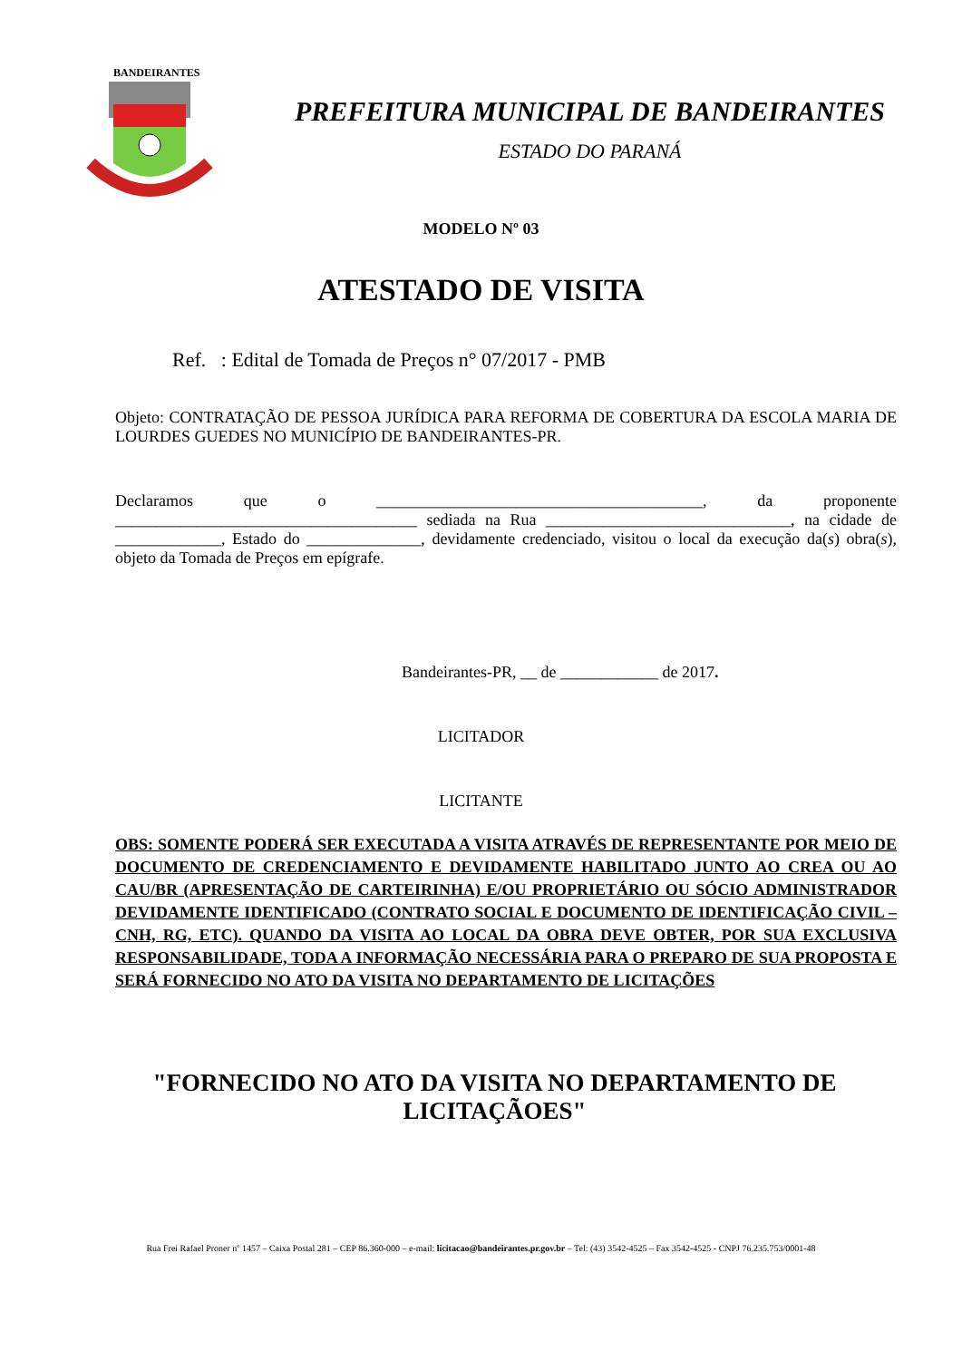BANDEIRANTES
PREFEITURA MUNICIPAL DE BANDEIRANTES
ESTADO DO PARANÁ
MODELO Nº 03
ATESTADO DE VISITA
Ref. : Edital de Tomada de Preços n° 07/2017 - PMB
Objeto: CONTRATAÇÃO DE PESSOA JURÍDICA PARA REFORMA DE COBERTURA DA ESCOLA MARIA DE LOURDES GUEDES NO MUNICÍPIO DE BANDEIRANTES-PR.
Declaramos que o ________________________________________, da proponente _____________________________________ sediada na Rua ______________________________, na cidade de _____________, Estado do ______________, devidamente credenciado, visitou o local da execução da(s) obra(s), objeto da Tomada de Preços em epígrafe.
Bandeirantes-PR, __ de ____________ de 2017.
LICITADOR
LICITANTE
OBS: SOMENTE PODERÁ SER EXECUTADA A VISITA ATRAVÉS DE REPRESENTANTE POR MEIO DE DOCUMENTO DE CREDENCIAMENTO E DEVIDAMENTE HABILITADO JUNTO AO CREA OU AO CAU/BR (APRESENTAÇÃO DE CARTEIRINHA) E/OU PROPRIETÁRIO OU SÓCIO ADMINISTRADOR DEVIDAMENTE IDENTIFICADO (CONTRATO SOCIAL E DOCUMENTO DE IDENTIFICAÇÃO CIVIL – CNH, RG, ETC). QUANDO DA VISITA AO LOCAL DA OBRA DEVE OBTER, POR SUA EXCLUSIVA RESPONSABILIDADE, TODA A INFORMAÇÃO NECESSÁRIA PARA O PREPARO DE SUA PROPOSTA E SERÁ FORNECIDO NO ATO DA VISITA NO DEPARTAMENTO DE LICITAÇÕES
"FORNECIDO NO ATO DA VISITA NO DEPARTAMENTO DE LICITAÇÃOES"
Rua Frei Rafael Proner nº 1457 – Caixa Postal 281 – CEP 86.360-000 – e-mail: licitacao@bandeirantes.pr.gov.br – Tel: (43) 3542-4525 – Fax 3542-4525 - CNPJ 76.235.753/0001-48